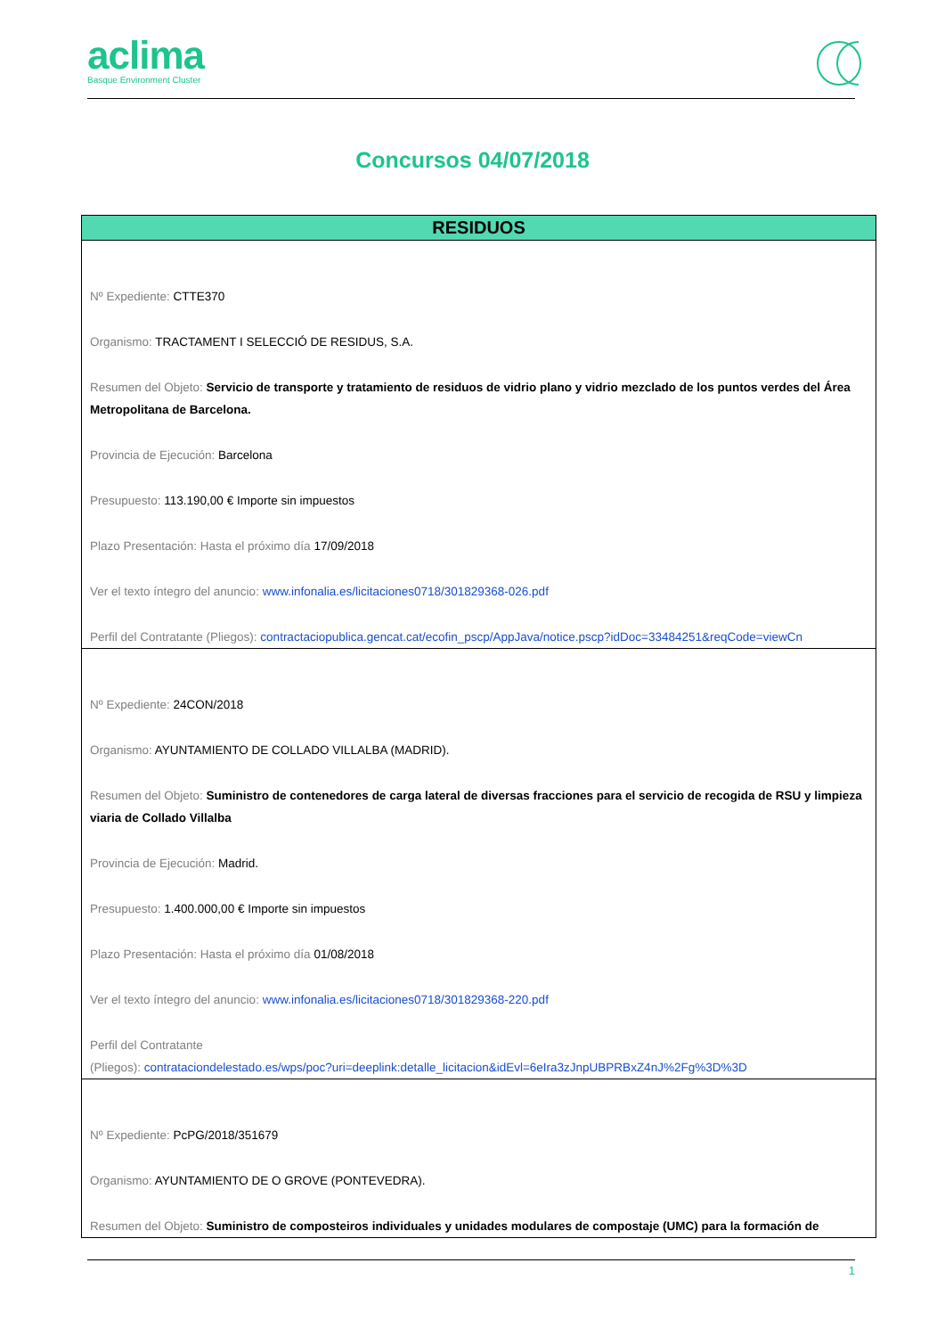aclima
Basque Environment Cluster
Concursos 04/07/2018
| RESIDUOS |
| --- |
| Nº Expediente: CTTE370 Organismo: TRACTAMENT I SELECCIÓ DE RESIDUS, S.A. Resumen del Objeto: Servicio de transporte y tratamiento de residuos de vidrio plano y vidrio mezclado de los puntos verdes del Área Metropolitana de Barcelona. Provincia de Ejecución: Barcelona Presupuesto: 113.190,00 € Importe sin impuestos Plazo Presentación: Hasta el próximo día 17/09/2018 Ver el texto íntegro del anuncio: www.infonalia.es/licitaciones0718/301829368-026.pdf Perfil del Contratante (Pliegos): contractaciopublica.gencat.cat/ecofin_pscp/AppJava/notice.pscp?idDoc=33484251&reqCode=viewCn |
| Nº Expediente: 24CON/2018 Organismo: AYUNTAMIENTO DE COLLADO VILLALBA (MADRID). Resumen del Objeto: Suministro de contenedores de carga lateral de diversas fracciones para el servicio de recogida de RSU y limpieza viaria de Collado Villalba Provincia de Ejecución: Madrid. Presupuesto: 1.400.000,00 € Importe sin impuestos Plazo Presentación: Hasta el próximo día 01/08/2018 Ver el texto íntegro del anuncio: www.infonalia.es/licitaciones0718/301829368-220.pdf Perfil del Contratante (Pliegos): contrataciondelestado.es/wps/poc?uri=deeplink:detalle_licitacion&idEvl=6eIra3zJnpUBPRBxZ4nJ%2Fg%3D%3D |
| Nº Expediente: PcPG/2018/351679 Organismo: AYUNTAMIENTO DE O GROVE (PONTEVEDRA). Resumen del Objeto: Suministro de composteiros individuales y unidades modulares de compostaje (UMC) para la formación de |
1